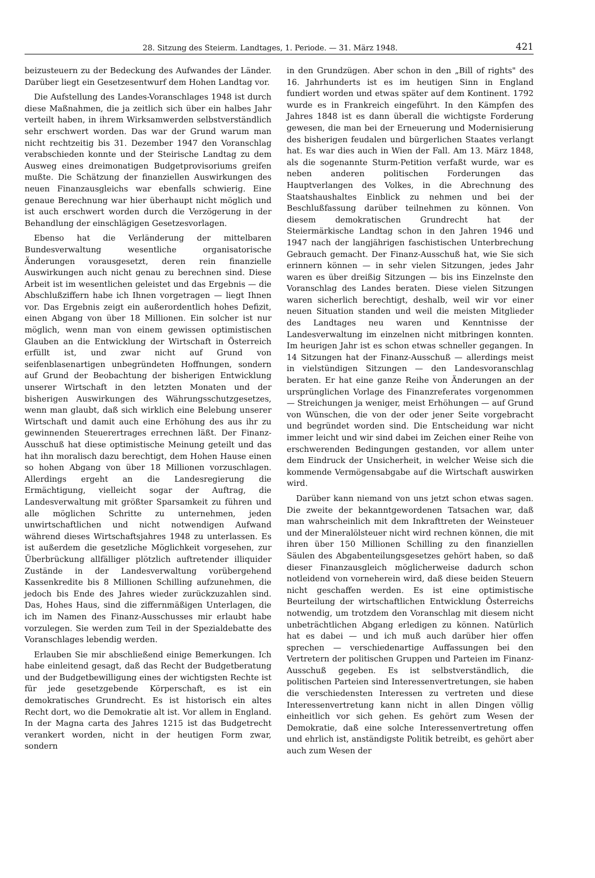28. Sitzung des Steierm. Landtages, 1. Periode. — 31. März 1948. 421
beizusteuern zu der Bedeckung des Aufwandes der Länder. Darüber liegt ein Gesetzesentwurf dem Hohen Landtag vor.
Die Aufstellung des Landes-Voranschlages 1948 ist durch diese Maßnahmen, die ja zeitlich sich über ein halbes Jahr verteilt haben, in ihrem Wirksamwerden selbstverständlich sehr erschwert worden. Das war der Grund warum man nicht rechtzeitig bis 31. Dezember 1947 den Voranschlag verabschieden konnte und der Steirische Landtag zu dem Ausweg eines dreimonatigen Budgetprovisoriums greifen mußte. Die Schätzung der finanziellen Auswirkungen des neuen Finanzausgleichs war ebenfalls schwierig. Eine genaue Berechnung war hier überhaupt nicht möglich und ist auch erschwert worden durch die Verzögerung in der Behandlung der einschlägigen Gesetzesvorlagen.
Ebenso hat die Verländerung der mittelbaren Bundesverwaltung wesentliche organisatorische Änderungen vorausgesetzt, deren rein finanzielle Auswirkungen auch nicht genau zu berechnen sind. Diese Arbeit ist im wesentlichen geleistet und das Ergebnis — die Abschlußziffern habe ich Ihnen vorgetragen — liegt Ihnen vor. Das Ergebnis zeigt ein außerordentlich hohes Defizit, einen Abgang von über 18 Millionen. Ein solcher ist nur möglich, wenn man von einem gewissen optimistischen Glauben an die Entwicklung der Wirtschaft in Österreich erfüllt ist, und zwar nicht auf Grund von seifenblasenartigen unbegründeten Hoffnungen, sondern auf Grund der Beobachtung der bisherigen Entwicklung unserer Wirtschaft in den letzten Monaten und der bisherigen Auswirkungen des Währungsschutzgesetzes, wenn man glaubt, daß sich wirklich eine Belebung unserer Wirtschaft und damit auch eine Erhöhung des aus ihr zu gewinnenden Steuerertrages errechnen läßt. Der Finanz-Ausschuß hat diese optimistische Meinung geteilt und das hat ihn moralisch dazu berechtigt, dem Hohen Hause einen so hohen Abgang von über 18 Millionen vorzuschlagen. Allerdings ergeht an die Landesregierung die Ermächtigung, vielleicht sogar der Auftrag, die Landesverwaltung mit größter Sparsamkeit zu führen und alle möglichen Schritte zu unternehmen, jeden unwirtschaftlichen und nicht notwendigen Aufwand während dieses Wirtschaftsjahres 1948 zu unterlassen. Es ist außerdem die gesetzliche Möglichkeit vorgesehen, zur Überbrückung allfälliger plötzlich auftretender illiquider Zustände in der Landesverwaltung vorübergehend Kassenkredite bis 8 Millionen Schilling aufzunehmen, die jedoch bis Ende des Jahres wieder zurückzuzahlen sind. Das, Hohes Haus, sind die ziffernmäßigen Unterlagen, die ich im Namen des Finanz-Ausschusses mir erlaubt habe vorzulegen. Sie werden zum Teil in der Spezialdebatte des Voranschlages lebendig werden.
Erlauben Sie mir abschließend einige Bemerkungen. Ich habe einleitend gesagt, daß das Recht der Budgetberatung und der Budgetbewilligung eines der wichtigsten Rechte ist für jede gesetzgebende Körperschaft, es ist ein demokratisches Grundrecht. Es ist historisch ein altes Recht dort, wo die Demokratie alt ist. Vor allem in England. In der Magna carta des Jahres 1215 ist das Budgetrecht verankert worden, nicht in der heutigen Form zwar, sondern
in den Grundzügen. Aber schon in den „Bill of rights" des 16. Jahrhunderts ist es im heutigen Sinn in England fundiert worden und etwas später auf dem Kontinent. 1792 wurde es in Frankreich eingeführt. In den Kämpfen des Jahres 1848 ist es dann überall die wichtigste Forderung gewesen, die man bei der Erneuerung und Modernisierung des bisherigen feudalen und bürgerlichen Staates verlangt hat. Es war dies auch in Wien der Fall. Am 13. März 1848, als die sogenannte Sturm-Petition verfaßt wurde, war es neben anderen politischen Forderungen das Hauptverlangen des Volkes, in die Abrechnung des Staatshaushaltes Einblick zu nehmen und bei der Beschlußfassung darüber teilnehmen zu können. Von diesem demokratischen Grundrecht hat der Steiermärkische Landtag schon in den Jahren 1946 und 1947 nach der langjährigen faschistischen Unterbrechung Gebrauch gemacht. Der Finanz-Ausschuß hat, wie Sie sich erinnern können — in sehr vielen Sitzungen, jedes Jahr waren es über dreißig Sitzungen — bis ins Einzelnste den Voranschlag des Landes beraten. Diese vielen Sitzungen waren sicherlich berechtigt, deshalb, weil wir vor einer neuen Situation standen und weil die meisten Mitglieder des Landtages neu waren und Kenntnisse der Landesverwaltung im einzelnen nicht mitbringen konnten. Im heurigen Jahr ist es schon etwas schneller gegangen. In 14 Sitzungen hat der Finanz-Ausschuß — allerdings meist in vielstündigen Sitzungen — den Landesvoranschlag beraten. Er hat eine ganze Reihe von Änderungen an der ursprünglichen Vorlage des Finanzreferates vorgenommen — Streichungen ja weniger, meist Erhöhungen — auf Grund von Wünschen, die von der oder jener Seite vorgebracht und begründet worden sind. Die Entscheidung war nicht immer leicht und wir sind dabei im Zeichen einer Reihe von erschwerenden Bedingungen gestanden, vor allem unter dem Eindruck der Unsicherheit, in welcher Weise sich die kommende Vermögensabgabe auf die Wirtschaft auswirken wird.
Darüber kann niemand von uns jetzt schon etwas sagen. Die zweite der bekanntgewordenen Tatsachen war, daß man wahrscheinlich mit dem Inkrafttreten der Weinsteuer und der Mineralölsteuer nicht wird rechnen können, die mit ihren über 150 Millionen Schilling zu den finanziellen Säulen des Abgabenteilungsgesetzes gehört haben, so daß dieser Finanzausgleich möglicherweise dadurch schon notleidend von vorneherein wird, daß diese beiden Steuern nicht geschaffen werden. Es ist eine optimistische Beurteilung der wirtschaftlichen Entwicklung Österreichs notwendig, um trotzdem den Voranschlag mit diesem nicht unbeträchtlichen Abgang erledigen zu können. Natürlich hat es dabei — und ich muß auch darüber hier offen sprechen — verschiedenartige Auffassungen bei den Vertretern der politischen Gruppen und Parteien im Finanz-Ausschuß gegeben. Es ist selbstverständlich, die politischen Parteien sind Interessenvertretungen, sie haben die verschiedensten Interessen zu vertreten und diese Interessenvertretung kann nicht in allen Dingen völlig einheitlich vor sich gehen. Es gehört zum Wesen der Demokratie, daß eine solche Interessenvertretung offen und ehrlich ist, anständigste Politik betreibt, es gehört aber auch zum Wesen der